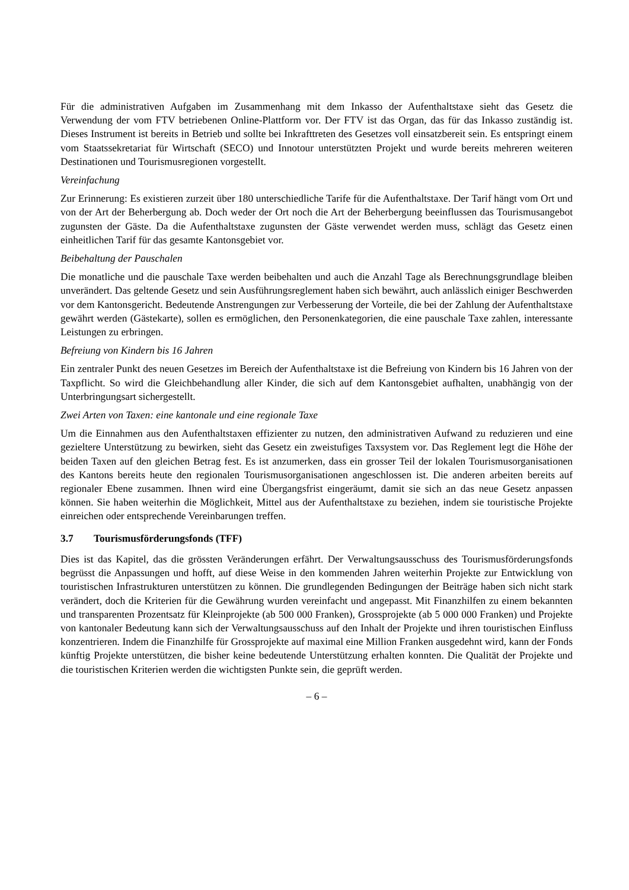Für die administrativen Aufgaben im Zusammenhang mit dem Inkasso der Aufenthaltstaxe sieht das Gesetz die Verwendung der vom FTV betriebenen Online-Plattform vor. Der FTV ist das Organ, das für das Inkasso zuständig ist. Dieses Instrument ist bereits in Betrieb und sollte bei Inkrafttreten des Gesetzes voll einsatzbereit sein. Es entspringt einem vom Staatssekretariat für Wirtschaft (SECO) und Innotour unterstützten Projekt und wurde bereits mehreren weiteren Destinationen und Tourismusregionen vorgestellt.
Vereinfachung
Zur Erinnerung: Es existieren zurzeit über 180 unterschiedliche Tarife für die Aufenthaltstaxe. Der Tarif hängt vom Ort und von der Art der Beherbergung ab. Doch weder der Ort noch die Art der Beherbergung beeinflussen das Tourismusangebot zugunsten der Gäste. Da die Aufenthaltstaxe zugunsten der Gäste verwendet werden muss, schlägt das Gesetz einen einheitlichen Tarif für das gesamte Kantonsgebiet vor.
Beibehaltung der Pauschalen
Die monatliche und die pauschale Taxe werden beibehalten und auch die Anzahl Tage als Berechnungsgrundlage bleiben unverändert. Das geltende Gesetz und sein Ausführungsreglement haben sich bewährt, auch anlässlich einiger Beschwerden vor dem Kantonsgericht. Bedeutende Anstrengungen zur Verbesserung der Vorteile, die bei der Zahlung der Aufenthaltstaxe gewährt werden (Gästekarte), sollen es ermöglichen, den Personenkategorien, die eine pauschale Taxe zahlen, interessante Leistungen zu erbringen.
Befreiung von Kindern bis 16 Jahren
Ein zentraler Punkt des neuen Gesetzes im Bereich der Aufenthaltstaxe ist die Befreiung von Kindern bis 16 Jahren von der Taxpflicht. So wird die Gleichbehandlung aller Kinder, die sich auf dem Kantonsgebiet aufhalten, unabhängig von der Unterbringungsart sichergestellt.
Zwei Arten von Taxen: eine kantonale und eine regionale Taxe
Um die Einnahmen aus den Aufenthaltstaxen effizienter zu nutzen, den administrativen Aufwand zu reduzieren und eine gezieltere Unterstützung zu bewirken, sieht das Gesetz ein zweistufiges Taxsystem vor. Das Reglement legt die Höhe der beiden Taxen auf den gleichen Betrag fest. Es ist anzumerken, dass ein grosser Teil der lokalen Tourismusorganisationen des Kantons bereits heute den regionalen Tourismusorganisationen angeschlossen ist. Die anderen arbeiten bereits auf regionaler Ebene zusammen. Ihnen wird eine Übergangsfrist eingeräumt, damit sie sich an das neue Gesetz anpassen können. Sie haben weiterhin die Möglichkeit, Mittel aus der Aufenthaltstaxe zu beziehen, indem sie touristische Projekte einreichen oder entsprechende Vereinbarungen treffen.
3.7 Tourismusförderungsfonds (TFF)
Dies ist das Kapitel, das die grössten Veränderungen erfährt. Der Verwaltungsausschuss des Tourismusförderungsfonds begrüsst die Anpassungen und hofft, auf diese Weise in den kommenden Jahren weiterhin Projekte zur Entwicklung von touristischen Infrastrukturen unterstützen zu können. Die grundlegenden Bedingungen der Beiträge haben sich nicht stark verändert, doch die Kriterien für die Gewährung wurden vereinfacht und angepasst. Mit Finanzhilfen zu einem bekannten und transparenten Prozentsatz für Kleinprojekte (ab 500 000 Franken), Grossprojekte (ab 5 000 000 Franken) und Projekte von kantonaler Bedeutung kann sich der Verwaltungsausschuss auf den Inhalt der Projekte und ihren touristischen Einfluss konzentrieren. Indem die Finanzhilfe für Grossprojekte auf maximal eine Million Franken ausgedehnt wird, kann der Fonds künftig Projekte unterstützen, die bisher keine bedeutende Unterstützung erhalten konnten. Die Qualität der Projekte und die touristischen Kriterien werden die wichtigsten Punkte sein, die geprüft werden.
– 6 –